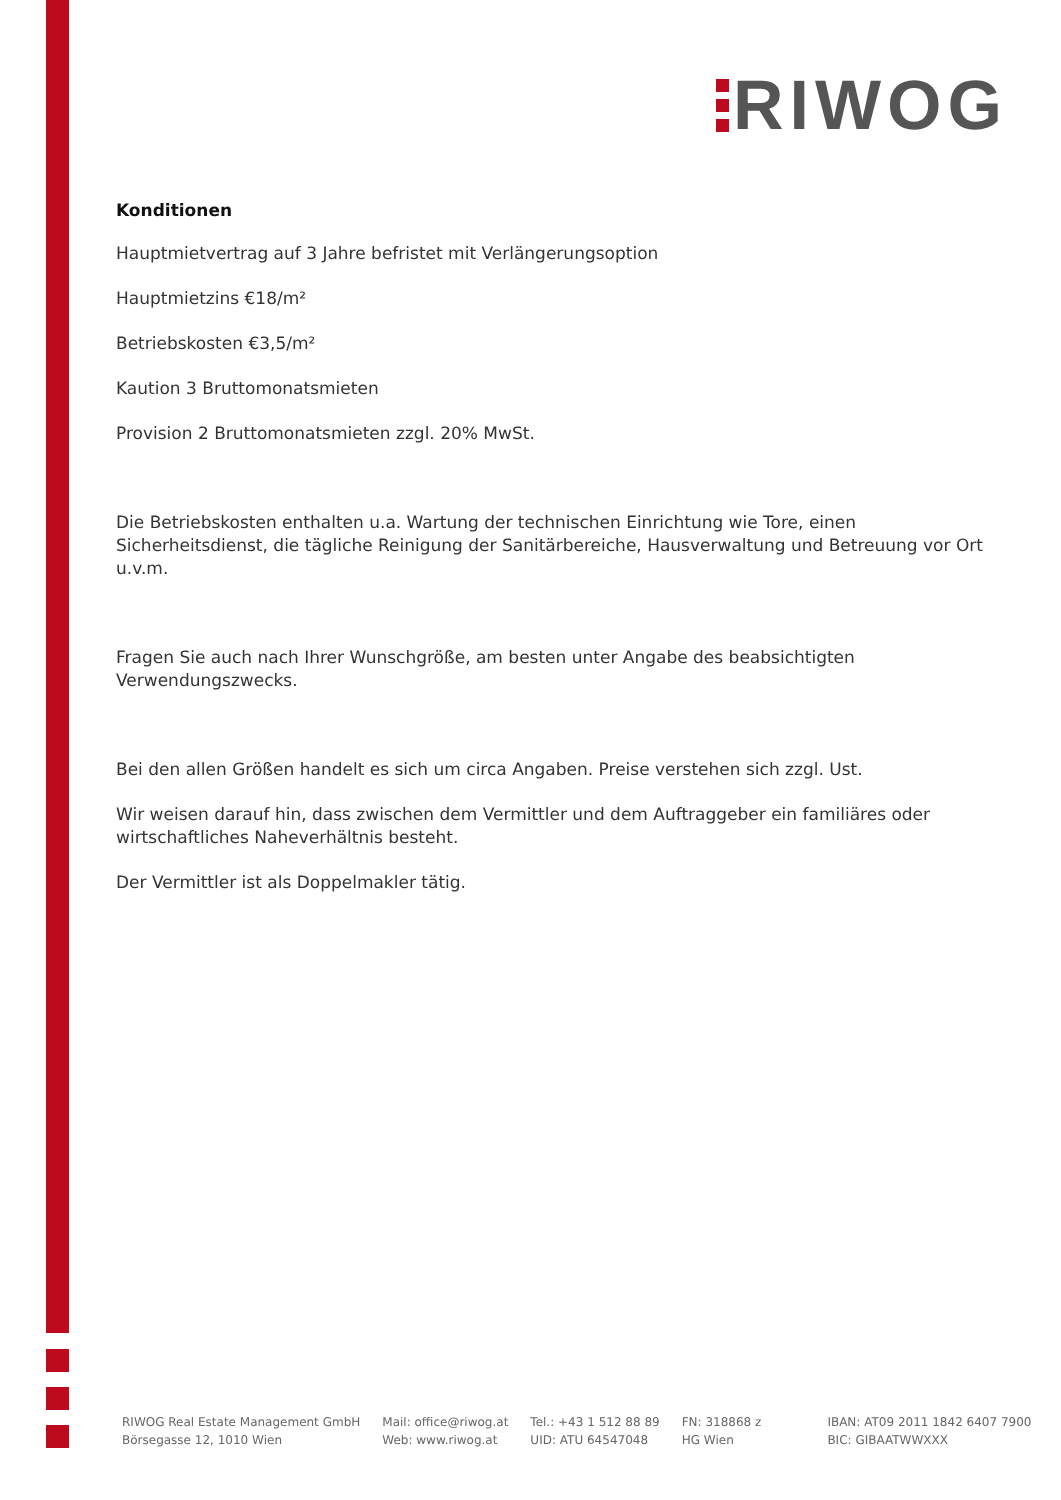RIWOG
Konditionen
Hauptmietvertrag auf 3 Jahre befristet mit Verlängerungsoption
Hauptmietzins €18/m²
Betriebskosten €3,5/m²
Kaution 3 Bruttomonatsmieten
Provision 2 Bruttomonatsmieten zzgl. 20% MwSt.
Die Betriebskosten enthalten u.a. Wartung der technischen Einrichtung wie Tore, einen Sicherheitsdienst, die tägliche Reinigung der Sanitärbereiche, Hausverwaltung und Betreuung vor Ort u.v.m.
Fragen Sie auch nach Ihrer Wunschgröße, am besten unter Angabe des beabsichtigten Verwendungszwecks.
Bei den allen Größen handelt es sich um circa Angaben. Preise verstehen sich zzgl. Ust.
Wir weisen darauf hin, dass zwischen dem Vermittler und dem Auftraggeber ein familiäres oder wirtschaftliches Naheverhältnis besteht.
Der Vermittler ist als Doppelmakler tätig.
RIWOG Real Estate Management GmbH
Börsegasse 12, 1010 Wien
Mail: office@riwog.at
Web: www.riwog.at
Tel.: +43 1 512 88 89
UID: ATU 64547048
FN: 318868 z
HG Wien
IBAN: AT09 2011 1842 6407 7900
BIC: GIBAATWWXXX